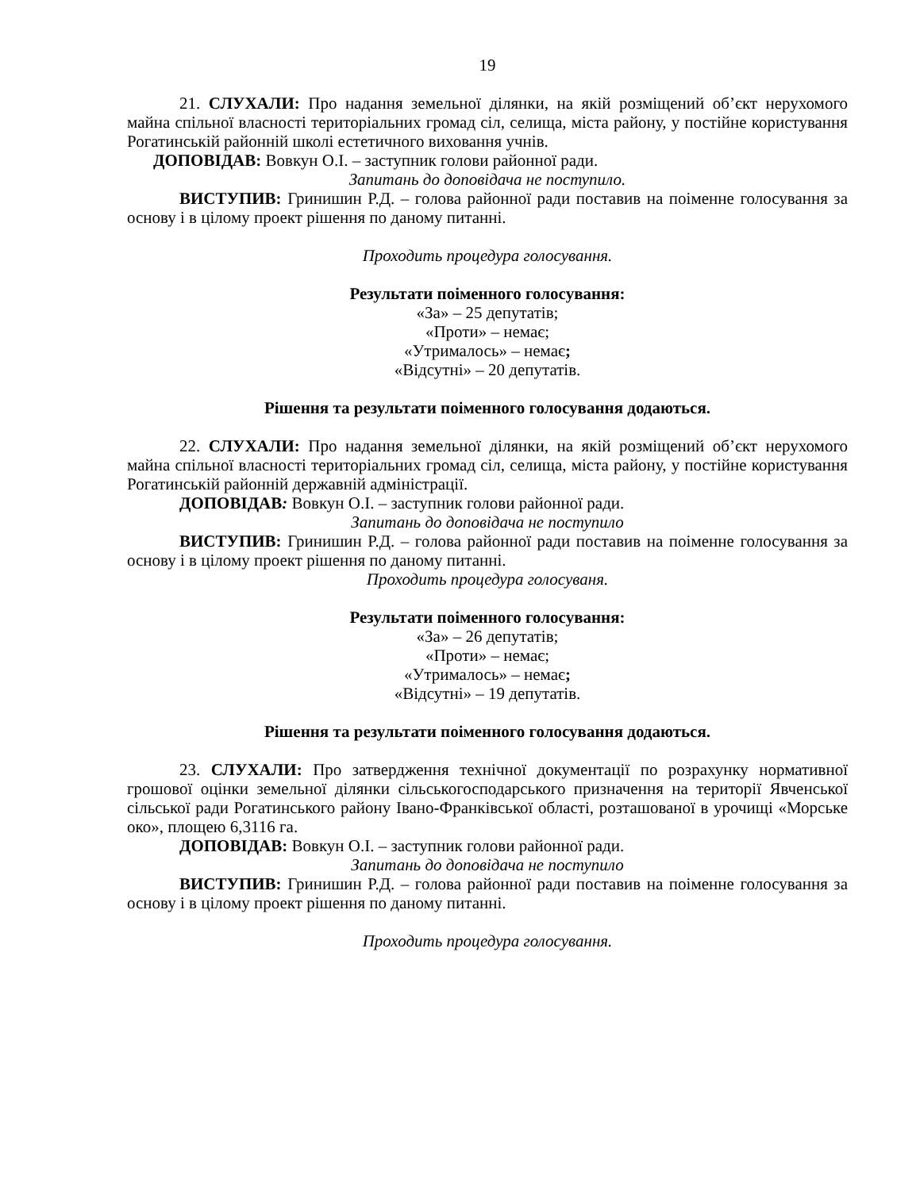19
21. СЛУХАЛИ: Про надання земельної ділянки, на якій розміщений об’єкт нерухомого майна спільної власності територіальних громад сіл, селища, міста району, у постійне користування Рогатинській районній школі естетичного виховання учнів.
ДОПОВІДАВ: Вовкун О.І. – заступник голови районної ради.
Запитань до доповідача не поступило.
ВИСТУПИВ: Гринишин Р.Д. – голова районної ради поставив на поіменне голосування за основу і в цілому проект рішення по даному питанні.
Проходить процедура голосування.
Результати поіменного голосування:
«За» – 25 депутатів;
«Проти» – немає;
«Утрималось» – немає;
«Відсутні» – 20 депутатів.
Рішення та результати поіменного голосування додаються.
22. СЛУХАЛИ: Про надання земельної ділянки, на якій розміщений об’єкт нерухомого майна спільної власності територіальних громад сіл, селища, міста району, у постійне користування Рогатинській районній державній адміністрації.
ДОПОВІДАВ: Вовкун О.І. – заступник голови районної ради.
Запитань до доповідача не поступило
ВИСТУПИВ: Гринишин Р.Д. – голова районної ради поставив на поіменне голосування за основу і в цілому проект рішення по даному питанні.
Проходить процедура голосуваня.
Результати поіменного голосування:
«За» – 26 депутатів;
«Проти» – немає;
«Утрималось» – немає;
«Відсутні» – 19 депутатів.
Рішення та результати поіменного голосування додаються.
23. СЛУХАЛИ: Про затвердження технічної документації по розрахунку нормативної грошової оцінки земельної ділянки сільськогосподарського призначення на території Явченської сільської ради Рогатинського району Івано-Франківської області, розташованої в урочищі «Морське око», площею 6,3116 га.
ДОПОВІДАВ: Вовкун О.І. – заступник голови районної ради.
Запитань до доповідача не поступило
ВИСТУПИВ: Гринишин Р.Д. – голова районної ради поставив на поіменне голосування за основу і в цілому проект рішення по даному питанні.
Проходить процедура голосування.